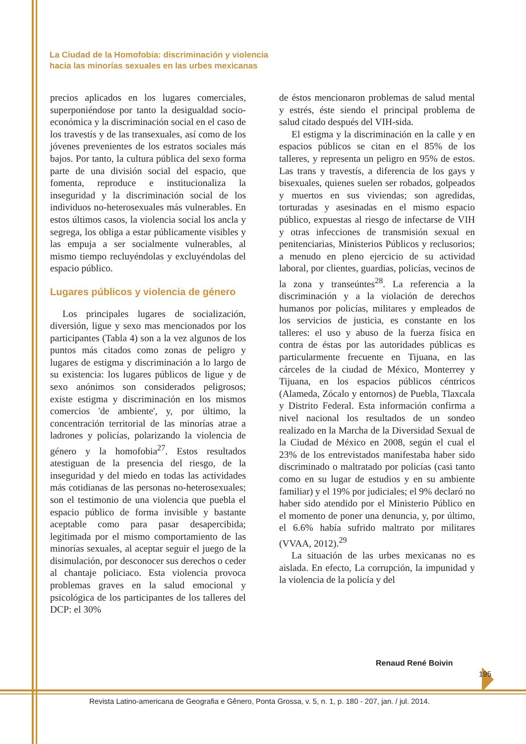La Ciudad de la Homofobia: discriminación y violencia
hacia las minorías sexuales en las urbes mexicanas
precios aplicados en los lugares comerciales, superponiéndose por tanto la desigualdad socio-económica y la discriminación social en el caso de los travestís y de las transexuales, así como de los jóvenes prevenientes de los estratos sociales más bajos. Por tanto, la cultura pública del sexo forma parte de una división social del espacio, que fomenta, reproduce e institucionaliza la inseguridad y la discriminación social de los individuos no-heterosexuales más vulnerables. En estos últimos casos, la violencia social los ancla y segrega, los obliga a estar públicamente visibles y las empuja a ser socialmente vulnerables, al mismo tiempo recluyéndolas y excluyéndolas del espacio público.
Lugares públicos y violencia de género
Los principales lugares de socialización, diversión, ligue y sexo mas mencionados por los participantes (Tabla 4) son a la vez algunos de los puntos más citados como zonas de peligro y lugares de estigma y discriminación a lo largo de su existencia: los lugares públicos de ligue y de sexo anónimos son considerados peligrosos; existe estigma y discriminación en los mismos comercios 'de ambiente', y, por último, la concentración territorial de las minorías atrae a ladrones y policías, polarizando la violencia de género y la homofobia<sup>27</sup>. Estos resultados atestiguan de la presencia del riesgo, de la inseguridad y del miedo en todas las actividades más cotidianas de las personas no-heterosexuales; son el testimonio de una violencia que puebla el espacio público de forma invisible y bastante aceptable como para pasar desapercibida; legitimada por el mismo comportamiento de las minorías sexuales, al aceptar seguir el juego de la disimulación, por desconocer sus derechos o ceder al chantaje policiaco. Esta violencia provoca problemas graves en la salud emocional y psicológica de los participantes de los talleres del DCP: el 30%
de éstos mencionaron problemas de salud mental y estrés, éste siendo el principal problema de salud citado después del VIH-sida.
El estigma y la discriminación en la calle y en espacios públicos se citan en el 85% de los talleres, y representa un peligro en 95% de estos. Las trans y travestís, a diferencia de los gays y bisexuales, quienes suelen ser robados, golpeados y muertos en sus viviendas; son agredidas, torturadas y asesinadas en el mismo espacio público, expuestas al riesgo de infectarse de VIH y otras infecciones de transmisión sexual en penitenciarias, Ministerios Públicos y reclusorios; a menudo en pleno ejercicio de su actividad laboral, por clientes, guardias, policías, vecinos de la zona y transeúntes<sup>28</sup>. La referencia a la discriminación y a la violación de derechos humanos por policías, militares y empleados de los servicios de justicia, es constante en los talleres: el uso y abuso de la fuerza física en contra de éstas por las autoridades públicas es particularmente frecuente en Tijuana, en las cárceles de la ciudad de México, Monterrey y Tijuana, en los espacios públicos céntricos (Alameda, Zócalo y entornos) de Puebla, Tlaxcala y Distrito Federal. Esta información confirma a nivel nacional los resultados de un sondeo realizado en la Marcha de la Diversidad Sexual de la Ciudad de México en 2008, según el cual el 23% de los entrevistados manifestaba haber sido discriminado o maltratado por policías (casi tanto como en su lugar de estudios y en su ambiente familiar) y el 19% por judiciales; el 9% declaró no haber sido atendido por el Ministerio Público en el momento de poner una denuncia, y, por último, el 6.6% había sufrido maltrato por militares (VVAA, 2012).<sup>29</sup>
La situación de las urbes mexicanas no es aislada. En efecto, La corrupción, la impunidad y la violencia de la policía y del
Renaud René Boivin
195
Revista Latino-americana de Geografia e Gênero, Ponta Grossa, v. 5, n. 1, p. 180 - 207, jan. / jul. 2014.